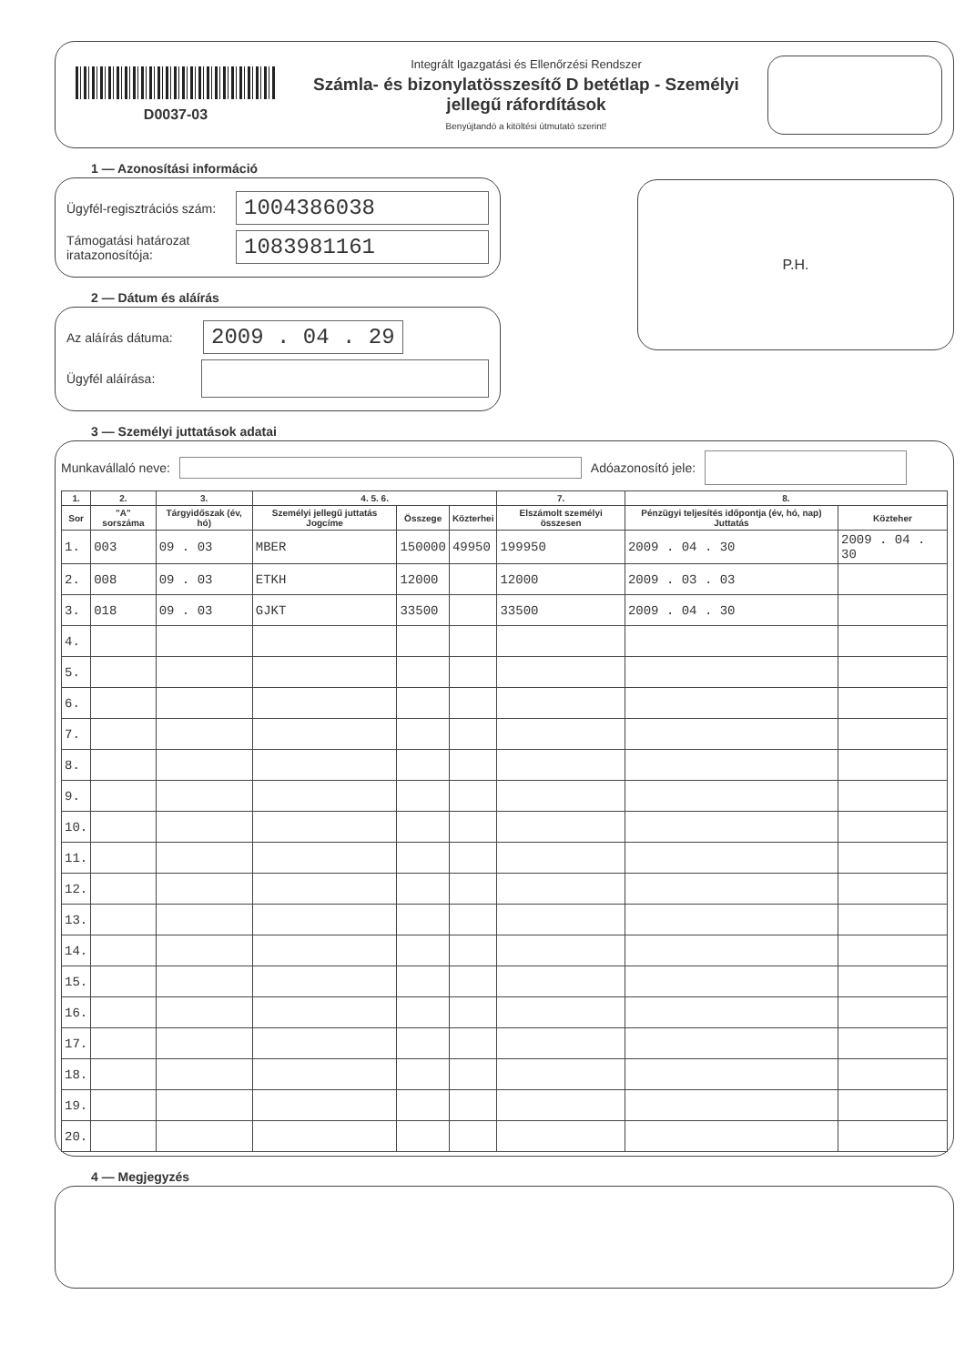D0037-03
Integrált Igazgatási és Ellenőrzési Rendszer
Számla- és bizonylatösszesítő D betétlap - Személyi jellegű ráfordítások
Benyújtandó a kitöltési útmutató szerint!
1 — Azonosítási információ
Ügyfél-regisztrációs szám: 1004386038
Támogatási határozat iratazonosítója: 1083981161
2 — Dátum és aláírás
Az aláírás dátuma: 2009 . 04 . 29
Ügyfél aláírása:
P.H.
3 — Személyi juttatások adatai
Munkavállaló neve: Adóazonosító jele:
| 1. | 2. | 3. | 4. 5. 6. | | | 7. | 8. | |
| --- | --- | --- | --- | --- | --- | --- | --- | --- |
| Sor | "A" sorszáma | Tárgyidőszak (év, hó) | Személyi jellegű juttatás Jogcíme | Összege | Közterhei | Elszámolt személyi összesen | Pénzügyi teljesítés időpontja (év, hó, nap) Juttatás | Közteher |
| 1. | 003 | 09 . 03 | MBER | 150000 | 49950 | 199950 | 2009 . 04 . 30 | 2009 . 04 . 30 |
| 2. | 008 | 09 . 03 | ETKH | 12000 | | 12000 | 2009 . 03 . 03 | |
| 3. | 018 | 09 . 03 | GJKT | 33500 | | 33500 | 2009 . 04 . 30 | |
| 4. | | | | | | | | |
| 5. | | | | | | | | |
| 6. | | | | | | | | |
| 7. | | | | | | | | |
| 8. | | | | | | | | |
| 9. | | | | | | | | |
| 10. | | | | | | | | |
| 11. | | | | | | | | |
| 12. | | | | | | | | |
| 13. | | | | | | | | |
| 14. | | | | | | | | |
| 15. | | | | | | | | |
| 16. | | | | | | | | |
| 17. | | | | | | | | |
| 18. | | | | | | | | |
| 19. | | | | | | | | |
| 20. | | | | | | | | |
4 — Megjegyzés